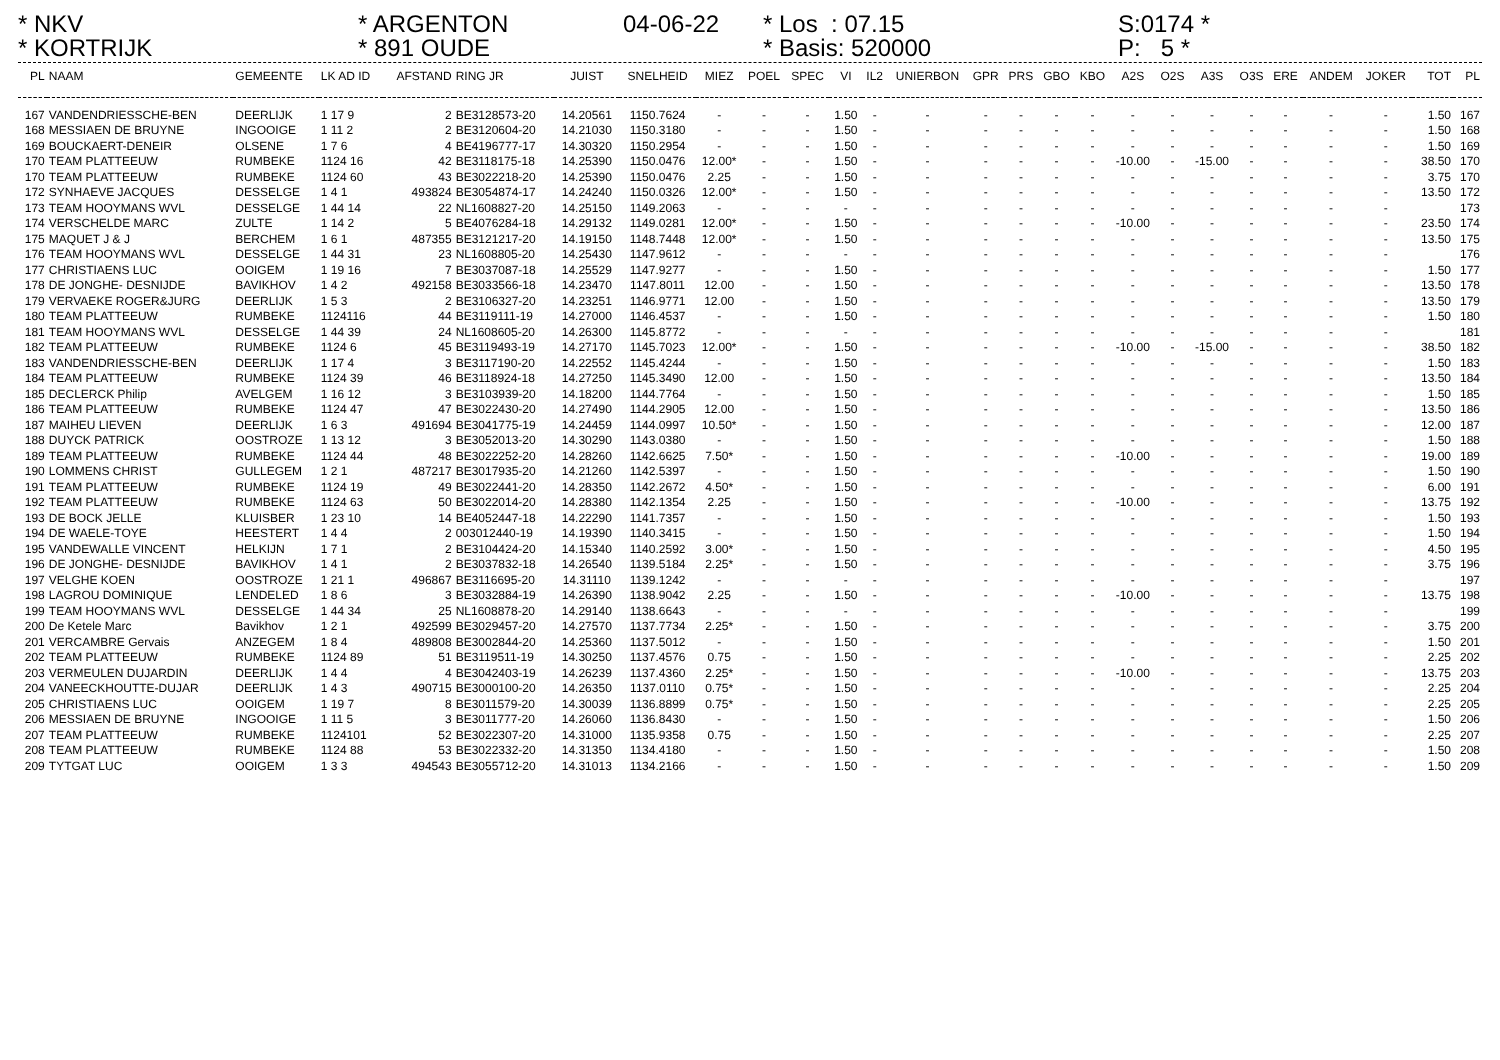* NKV * KORTRIJK
* ARGENTON * 891 OUDE
04-06-22
* Los : 07.15 * Basis: 520000
S:0174 * P: 5 *
| PL | NAAM | GEMEENTE | LK AD ID | AFSTAND | RING JR | JUIST | SNELHEID | MIEZ | POEL | SPEC | VI | IL2 | UNIERBON | GPR | PRS | GBO | KBO | A2S | O2S | A3S | O3S | ERE | ANDEM | JOKER | TOT | PL |
| --- | --- | --- | --- | --- | --- | --- | --- | --- | --- | --- | --- | --- | --- | --- | --- | --- | --- | --- | --- | --- | --- | --- | --- | --- | --- | --- |
| 167 | VANDENDRIESSCHE-BEN | DEERLIJK | 1 17 9 | 2 | BE3128573-20 | 14.20561 | 1150.7624 | - | - | - | 1.50 | - | - | - | - | - | - | - | - | - | - | - | - | - | 1.50 | 167 |
| 168 | MESSIAEN DE BRUYNE | INGOOIGE | 1 11 2 | 2 | BE3120604-20 | 14.21030 | 1150.3180 | - | - | - | 1.50 | - | - | - | - | - | - | - | - | - | - | - | - | - | 1.50 | 168 |
| 169 | BOUCKAERT-DENEIR | OLSENE | 1 7 6 | 4 | BE4196777-17 | 14.30320 | 1150.2954 | - | - | - | 1.50 | - | - | - | - | - | - | - | - | - | - | - | - | - | 1.50 | 169 |
| 170 | TEAM PLATTEEUW | RUMBEKE | 1124 16 | 42 | BE3118175-18 | 14.25390 | 1150.0476 | 12.00* | - | - | 1.50 | - | - | - | - | - | - | -10.00 | - | -15.00 | - | - | - | - | 38.50 | 170 |
| 170 | TEAM PLATTEEUW | RUMBEKE | 1124 60 | 43 | BE3022218-20 | 14.25390 | 1150.0476 | 2.25 | - | - | 1.50 | - | - | - | - | - | - | - | - | - | - | - | - | - | 3.75 | 170 |
| 172 | SYNHAEVE JACQUES | DESSELGE | 1 4 1 | 493824 | BE3054874-17 | 14.24240 | 1150.0326 | 12.00* | - | - | 1.50 | - | - | - | - | - | - | - | - | - | - | - | - | - | 13.50 | 172 |
| 173 | TEAM HOOYMANS WVL | DESSELGE | 1 44 14 | 22 | NL1608827-20 | 14.25150 | 1149.2063 | - | - | - | - | - | - | - | - | - | - | - | - | - | - | - | - | - | | 173 |
| 174 | VERSCHELDE MARC | ZULTE | 1 14 2 | 5 | BE4076284-18 | 14.29132 | 1149.0281 | 12.00* | - | - | 1.50 | - | - | - | - | - | - | -10.00 | - | - | - | - | - | - | 23.50 | 174 |
| 175 | MAQUET J & J | BERCHEM | 1 6 1 | 487355 | BE3121217-20 | 14.19150 | 1148.7448 | 12.00* | - | - | 1.50 | - | - | - | - | - | - | - | - | - | - | - | - | - | 13.50 | 175 |
| 176 | TEAM HOOYMANS WVL | DESSELGE | 1 44 31 | 23 | NL1608805-20 | 14.25430 | 1147.9612 | - | - | - | - | - | - | - | - | - | - | - | - | - | - | - | - | - | | 176 |
| 177 | CHRISTIAENS LUC | OOIGEM | 1 19 16 | 7 | BE3037087-18 | 14.25529 | 1147.9277 | - | - | - | 1.50 | - | - | - | - | - | - | - | - | - | - | - | - | - | 1.50 | 177 |
| 178 | DE JONGHE- DESNIJDE | BAVIKHOV | 1 4 2 | 492158 | BE3033566-18 | 14.23470 | 1147.8011 | 12.00 | - | - | 1.50 | - | - | - | - | - | - | - | - | - | - | - | - | - | 13.50 | 178 |
| 179 | VERVAEKE ROGER&JURG | DEERLIJK | 1 5 3 | 2 | BE3106327-20 | 14.23251 | 1146.9771 | 12.00 | - | - | 1.50 | - | - | - | - | - | - | - | - | - | - | - | - | - | 13.50 | 179 |
| 180 | TEAM PLATTEEUW | RUMBEKE | 1124116 | 44 | BE3119111-19 | 14.27000 | 1146.4537 | - | - | - | 1.50 | - | - | - | - | - | - | - | - | - | - | - | - | - | 1.50 | 180 |
| 181 | TEAM HOOYMANS WVL | DESSELGE | 1 44 39 | 24 | NL1608605-20 | 14.26300 | 1145.8772 | - | - | - | - | - | - | - | - | - | - | - | - | - | - | - | - | - | | 181 |
| 182 | TEAM PLATTEEUW | RUMBEKE | 1124 6 | 45 | BE3119493-19 | 14.27170 | 1145.7023 | 12.00* | - | - | 1.50 | - | - | - | - | - | - | -10.00 | - | -15.00 | - | - | - | - | 38.50 | 182 |
| 183 | VANDENDRIESSCHE-BEN | DEERLIJK | 1 17 4 | 3 | BE3117190-20 | 14.22552 | 1145.4244 | - | - | - | 1.50 | - | - | - | - | - | - | - | - | - | - | - | - | - | 1.50 | 183 |
| 184 | TEAM PLATTEEUW | RUMBEKE | 1124 39 | 46 | BE3118924-18 | 14.27250 | 1145.3490 | 12.00 | - | - | 1.50 | - | - | - | - | - | - | - | - | - | - | - | - | - | 13.50 | 184 |
| 185 | DECLERCK Philip | AVELGEM | 1 16 12 | 3 | BE3103939-20 | 14.18200 | 1144.7764 | - | - | - | 1.50 | - | - | - | - | - | - | - | - | - | - | - | - | - | 1.50 | 185 |
| 186 | TEAM PLATTEEUW | RUMBEKE | 1124 47 | 47 | BE3022430-20 | 14.27490 | 1144.2905 | 12.00 | - | - | 1.50 | - | - | - | - | - | - | - | - | - | - | - | - | - | 13.50 | 186 |
| 187 | MAIHEU LIEVEN | DEERLIJK | 1 6 3 | 491694 | BE3041775-19 | 14.24459 | 1144.0997 | 10.50* | - | - | 1.50 | - | - | - | - | - | - | - | - | - | - | - | - | - | 12.00 | 187 |
| 188 | DUYCK PATRICK | OOSTROZE | 1 13 12 | 3 | BE3052013-20 | 14.30290 | 1143.0380 | - | - | - | 1.50 | - | - | - | - | - | - | - | - | - | - | - | - | - | 1.50 | 188 |
| 189 | TEAM PLATTEEUW | RUMBEKE | 1124 44 | 48 | BE3022252-20 | 14.28260 | 1142.6625 | 7.50* | - | - | 1.50 | - | - | - | - | - | - | -10.00 | - | - | - | - | - | - | 19.00 | 189 |
| 190 | LOMMENS CHRIST | GULLEGEM | 1 2 1 | 487217 | BE3017935-20 | 14.21260 | 1142.5397 | - | - | - | 1.50 | - | - | - | - | - | - | - | - | - | - | - | - | - | 1.50 | 190 |
| 191 | TEAM PLATTEEUW | RUMBEKE | 1124 19 | 49 | BE3022441-20 | 14.28350 | 1142.2672 | 4.50* | - | - | 1.50 | - | - | - | - | - | - | - | - | - | - | - | - | - | 6.00 | 191 |
| 192 | TEAM PLATTEEUW | RUMBEKE | 1124 63 | 50 | BE3022014-20 | 14.28380 | 1142.1354 | 2.25 | - | - | 1.50 | - | - | - | - | - | - | -10.00 | - | - | - | - | - | - | 13.75 | 192 |
| 193 | DE BOCK JELLE | KLUISBER | 1 23 10 | 14 | BE4052447-18 | 14.22290 | 1141.7357 | - | - | - | 1.50 | - | - | - | - | - | - | - | - | - | - | - | - | - | 1.50 | 193 |
| 194 | DE WAELE-TOYE | HEESTERT | 1 4 4 | 2 | 003012440-19 | 14.19390 | 1140.3415 | - | - | - | 1.50 | - | - | - | - | - | - | - | - | - | - | - | - | - | 1.50 | 194 |
| 195 | VANDEWALLE VINCENT | HELKIJN | 1 7 1 | 2 | BE3104424-20 | 14.15340 | 1140.2592 | 3.00* | - | - | 1.50 | - | - | - | - | - | - | - | - | - | - | - | - | - | 4.50 | 195 |
| 196 | DE JONGHE- DESNIJDE | BAVIKHOV | 1 4 1 | 2 | BE3037832-18 | 14.26540 | 1139.5184 | 2.25* | - | - | 1.50 | - | - | - | - | - | - | - | - | - | - | - | - | - | 3.75 | 196 |
| 197 | VELGHE KOEN | OOSTROZE | 1 21 1 | 496867 | BE3116695-20 | 14.31110 | 1139.1242 | - | - | - | - | - | - | - | - | - | - | - | - | - | - | - | - | - | | 197 |
| 198 | LAGROU DOMINIQUE | LENDELED | 1 8 6 | 3 | BE3032884-19 | 14.26390 | 1138.9042 | 2.25 | - | - | 1.50 | - | - | - | - | - | - | -10.00 | - | - | - | - | - | - | 13.75 | 198 |
| 199 | TEAM HOOYMANS WVL | DESSELGE | 1 44 34 | 25 | NL1608878-20 | 14.29140 | 1138.6643 | - | - | - | - | - | - | - | - | - | - | - | - | - | - | - | - | - | | 199 |
| 200 | De Ketele Marc | Bavikhov | 1 2 1 | 492599 | BE3029457-20 | 14.27570 | 1137.7734 | 2.25* | - | - | 1.50 | - | - | - | - | - | - | - | - | - | - | - | - | - | 3.75 | 200 |
| 201 | VERCAMBRE Gervais | ANZEGEM | 1 8 4 | 489808 | BE3002844-20 | 14.25360 | 1137.5012 | - | - | - | 1.50 | - | - | - | - | - | - | - | - | - | - | - | - | - | 1.50 | 201 |
| 202 | TEAM PLATTEEUW | RUMBEKE | 1124 89 | 51 | BE3119511-19 | 14.30250 | 1137.4576 | 0.75 | - | - | 1.50 | - | - | - | - | - | - | - | - | - | - | - | - | - | 2.25 | 202 |
| 203 | VERMEULEN DUJARDIN | DEERLIJK | 1 4 4 | 4 | BE3042403-19 | 14.26239 | 1137.4360 | 2.25* | - | - | 1.50 | - | - | - | - | - | - | -10.00 | - | - | - | - | - | - | 13.75 | 203 |
| 204 | VANEECKHOUTTE-DUJAR | DEERLIJK | 1 4 3 | 490715 | BE3000100-20 | 14.26350 | 1137.0110 | 0.75* | - | - | 1.50 | - | - | - | - | - | - | - | - | - | - | - | - | - | 2.25 | 204 |
| 205 | CHRISTIAENS LUC | OOIGEM | 1 19 7 | 8 | BE3011579-20 | 14.30039 | 1136.8899 | 0.75* | - | - | 1.50 | - | - | - | - | - | - | - | - | - | - | - | - | - | 2.25 | 205 |
| 206 | MESSIAEN DE BRUYNE | INGOOIGE | 1 11 5 | 3 | BE3011777-20 | 14.26060 | 1136.8430 | - | - | - | 1.50 | - | - | - | - | - | - | - | - | - | - | - | - | - | 1.50 | 206 |
| 207 | TEAM PLATTEEUW | RUMBEKE | 1124101 | 52 | BE3022307-20 | 14.31000 | 1135.9358 | 0.75 | - | - | 1.50 | - | - | - | - | - | - | - | - | - | - | - | - | - | 2.25 | 207 |
| 208 | TEAM PLATTEEUW | RUMBEKE | 1124 88 | 53 | BE3022332-20 | 14.31350 | 1134.4180 | - | - | - | 1.50 | - | - | - | - | - | - | - | - | - | - | - | - | - | 1.50 | 208 |
| 209 | TYTGAT LUC | OOIGEM | 1 3 3 | 494543 | BE3055712-20 | 14.31013 | 1134.2166 | - | - | - | 1.50 | - | - | - | - | - | - | - | - | - | - | - | - | - | 1.50 | 209 |